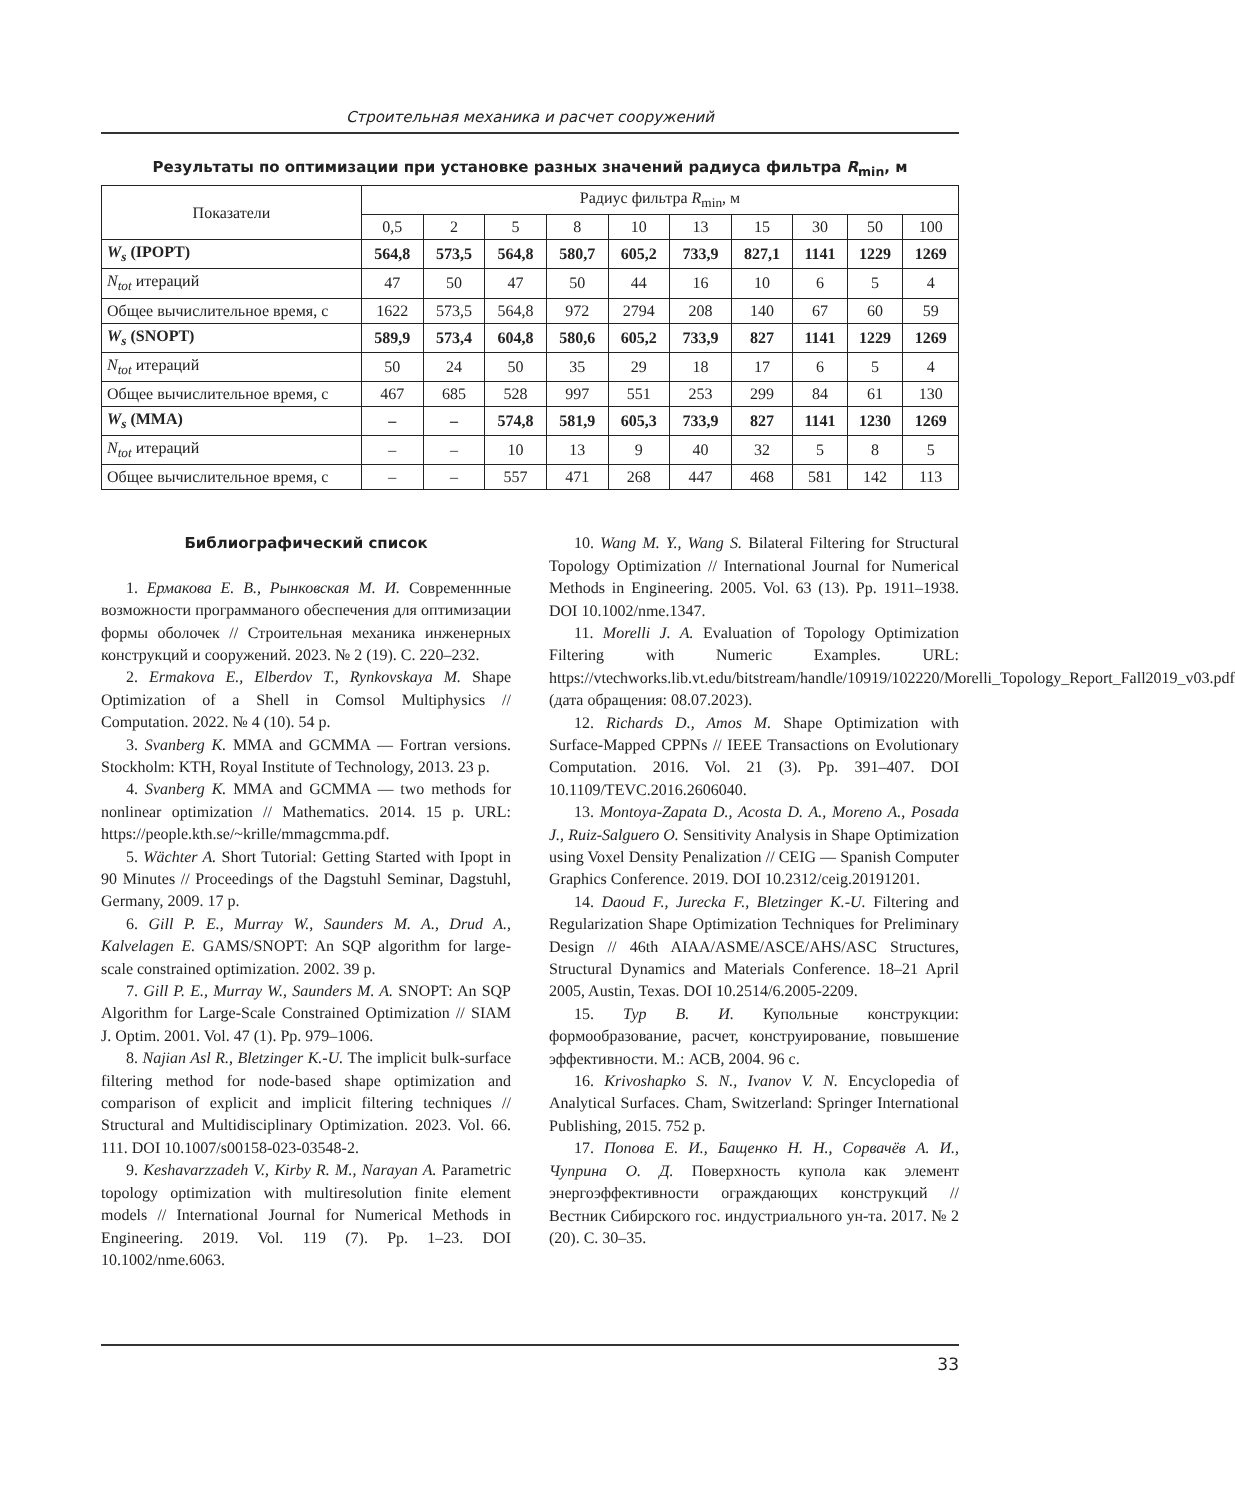Строительная механика и расчет сооружений
Результаты по оптимизации при установке разных значений радиуса фильтра R<sub>min</sub>, м
| Показатели | Радиус фильтра R<sub>min</sub>, м | | | | | | | | | |
| --- | --- | --- | --- | --- | --- | --- | --- | --- | --- | --- |
| | 0,5 | 2 | 5 | 8 | 10 | 13 | 15 | 30 | 50 | 100 |
| W<sub>s</sub> (IPOPT) | 564,8 | 573,5 | 564,8 | 580,7 | 605,2 | 733,9 | 827,1 | 1141 | 1229 | 1269 |
| N<sub>tot</sub> итераций | 47 | 50 | 47 | 50 | 44 | 16 | 10 | 6 | 5 | 4 |
| Общее вычислительное время, с | 1622 | 573,5 | 564,8 | 972 | 2794 | 208 | 140 | 67 | 60 | 59 |
| W<sub>s</sub> (SNOPT) | 589,9 | 573,4 | 604,8 | 580,6 | 605,2 | 733,9 | 827 | 1141 | 1229 | 1269 |
| N<sub>tot</sub> итераций | 50 | 24 | 50 | 35 | 29 | 18 | 17 | 6 | 5 | 4 |
| Общее вычислительное время, с | 467 | 685 | 528 | 997 | 551 | 253 | 299 | 84 | 61 | 130 |
| W<sub>s</sub> (MMA) | – | – | 574,8 | 581,9 | 605,3 | 733,9 | 827 | 1141 | 1230 | 1269 |
| N<sub>tot</sub> итераций | – | – | 10 | 13 | 9 | 40 | 32 | 5 | 8 | 5 |
| Общее вычислительное время, с | – | – | 557 | 471 | 268 | 447 | 468 | 581 | 142 | 113 |
Библиографический список
1. Ермакова Е. В., Рынковская М. И. Современнные возможности программаного обеспечения для оптимизации формы оболочек // Строительная механика инженерных конструкций и сооружений. 2023. № 2 (19). С. 220–232.
2. Ermakova E., Elberdov T., Rynkovskaya M. Shape Optimization of a Shell in Comsol Multiphysics // Computation. 2022. № 4 (10). 54 p.
3. Svanberg K. MMA and GCMMA — Fortran versions. Stockholm: KTH, Royal Institute of Technology, 2013. 23 p.
4. Svanberg K. MMA and GCMMA — two methods for nonlinear optimization // Mathematics. 2014. 15 p. URL: https://people.kth.se/~krille/mmagcmma.pdf.
5. Wächter A. Short Tutorial: Getting Started with Ipopt in 90 Minutes // Proceedings of the Dagstuhl Seminar, Dagstuhl, Germany, 2009. 17 p.
6. Gill P. E., Murray W., Saunders M. A., Drud A., Kalvelagen E. GAMS/SNOPT: An SQP algorithm for large-scale constrained optimization. 2002. 39 p.
7. Gill P. E., Murray W., Saunders M. A. SNOPT: An SQP Algorithm for Large-Scale Constrained Optimization // SIAM J. Optim. 2001. Vol. 47 (1). Pp. 979–1006.
8. Najian Asl R., Bletzinger K.-U. The implicit bulk-surface filtering method for node-based shape optimization and comparison of explicit and implicit filtering techniques // Structural and Multidisciplinary Optimization. 2023. Vol. 66. 111. DOI 10.1007/s00158-023-03548-2.
9. Keshavarzzadeh V., Kirby R. M., Narayan A. Parametric topology optimization with multiresolution finite element models // International Journal for Numerical Methods in Engineering. 2019. Vol. 119 (7). Pp. 1–23. DOI 10.1002/nme.6063.
10. Wang M. Y., Wang S. Bilateral Filtering for Structural Topology Optimization // International Journal for Numerical Methods in Engineering. 2005. Vol. 63 (13). Pp. 1911–1938. DOI 10.1002/nme.1347.
11. Morelli J. A. Evaluation of Topology Optimization Filtering with Numeric Examples. URL: https://vtechworks.lib.vt.edu/bitstream/handle/10919/102220/Morelli_Topology_Report_Fall2019_v03.pdf (дата обращения: 08.07.2023).
12. Richards D., Amos M. Shape Optimization with Surface-Mapped CPPNs // IEEE Transactions on Evolutionary Computation. 2016. Vol. 21 (3). Pp. 391–407. DOI 10.1109/TEVC.2016.2606040.
13. Montoya-Zapata D., Acosta D. A., Moreno A., Posada J., Ruiz-Salguero O. Sensitivity Analysis in Shape Optimization using Voxel Density Penalization // CEIG — Spanish Computer Graphics Conference. 2019. DOI 10.2312/ceig.20191201.
14. Daoud F., Jurecka F., Bletzinger K.-U. Filtering and Regularization Shape Optimization Techniques for Preliminary Design // 46th AIAA/ASME/ASCE/AHS/ASC Structures, Structural Dynamics and Materials Conference. 18–21 April 2005, Austin, Texas. DOI 10.2514/6.2005-2209.
15. Тур В. И. Купольные конструкции: формообразование, расчет, конструирование, повышение эффективности. М.: АСВ, 2004. 96 с.
16. Krivoshapko S. N., Ivanov V. N. Encyclopedia of Analytical Surfaces. Cham, Switzerland: Springer International Publishing, 2015. 752 p.
17. Попова Е. И., Бащенко Н. Н., Сорвачёв А. И., Чуприна О. Д. Поверхность купола как элемент энергоэффективности ограждающих конструкций // Вестник Сибирского гос. индустриального ун-та. 2017. № 2 (20). С. 30–35.
33